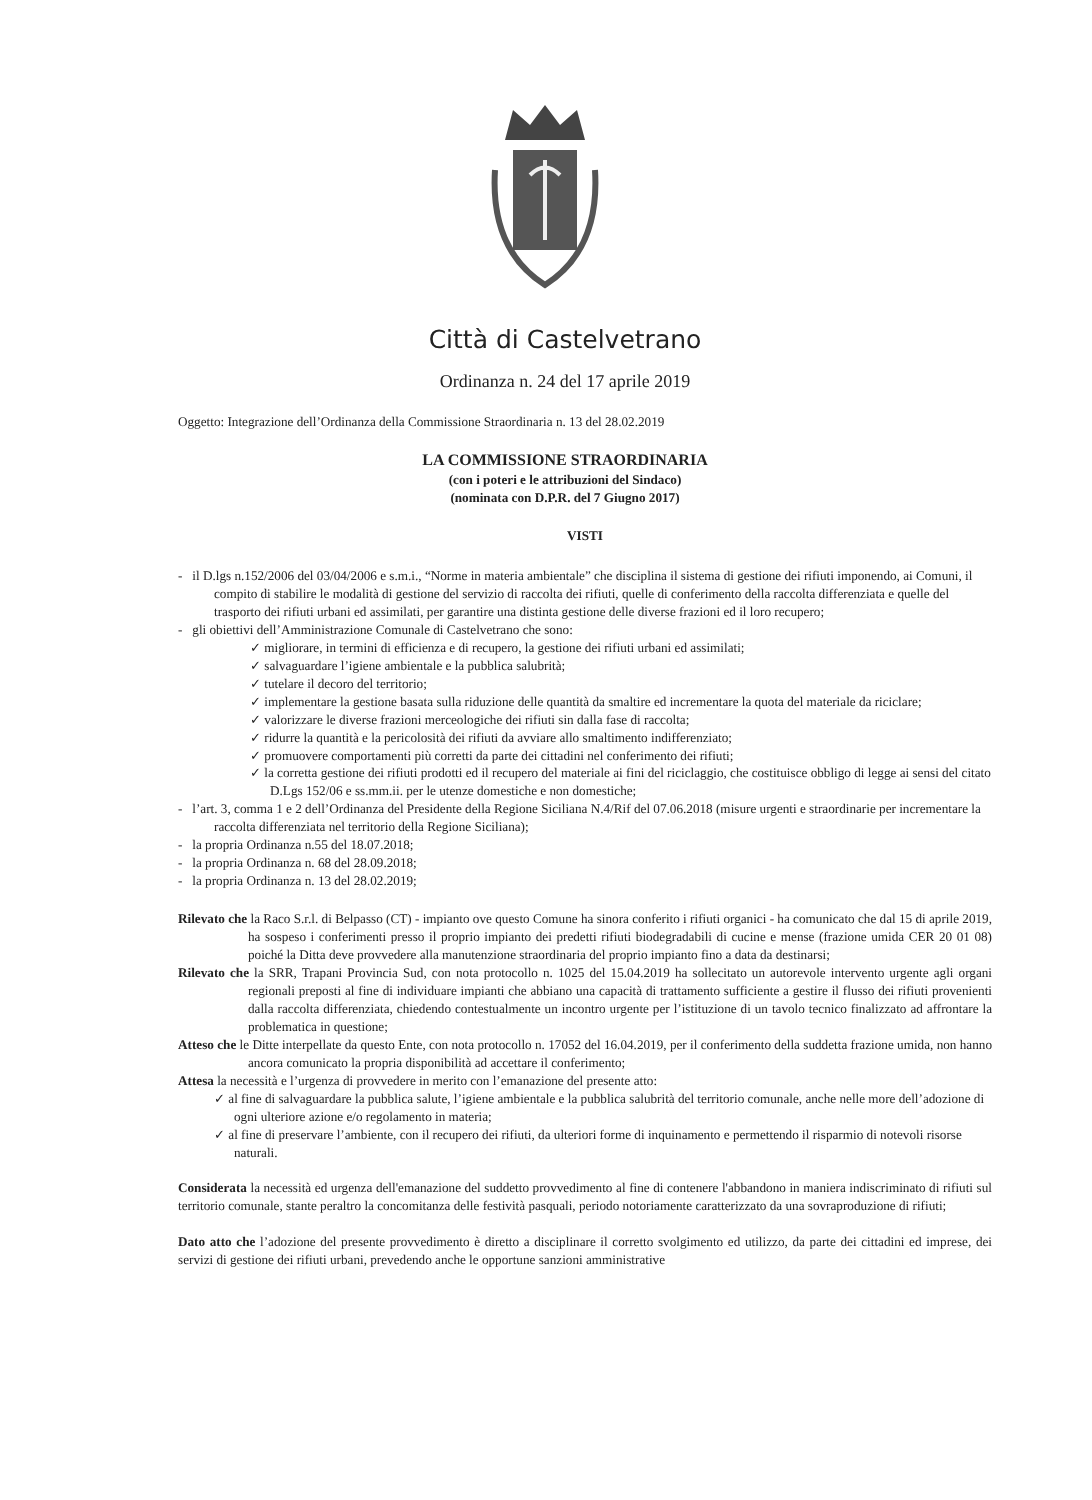Città di Castelvetrano
Ordinanza n. 24 del 17 aprile 2019
Oggetto: Integrazione dell’Ordinanza della Commissione Straordinaria n. 13 del 28.02.2019
LA COMMISSIONE STRAORDINARIA
(con i poteri e le attribuzioni del Sindaco)
(nominata con D.P.R. del 7 Giugno 2017)
VISTI
- il D.lgs n.152/2006 del 03/04/2006 e s.m.i., “Norme in materia ambientale” che disciplina il sistema di gestione dei rifiuti imponendo, ai Comuni, il compito di stabilire le modalità di gestione del servizio di raccolta dei rifiuti, quelle di conferimento della raccolta differenziata e quelle del trasporto dei rifiuti urbani ed assimilati, per garantire una distinta gestione delle diverse frazioni ed il loro recupero;
- gli obiettivi dell’Amministrazione Comunale di Castelvetrano che sono:
✓ migliorare, in termini di efficienza e di recupero, la gestione dei rifiuti urbani ed assimilati;
✓ salvaguardare l’igiene ambientale e la pubblica salubrità;
✓ tutelare il decoro del territorio;
✓ implementare la gestione basata sulla riduzione delle quantità da smaltire ed incrementare la quota del materiale da riciclare;
✓ valorizzare le diverse frazioni merceologiche dei rifiuti sin dalla fase di raccolta;
✓ ridurre la quantità e la pericolosità dei rifiuti da avviare allo smaltimento indifferenziato;
✓ promuovere comportamenti più corretti da parte dei cittadini nel conferimento dei rifiuti;
✓ la corretta gestione dei rifiuti prodotti ed il recupero del materiale ai fini del riciclaggio, che costituisce obbligo di legge ai sensi del citato D.Lgs 152/06 e ss.mm.ii. per le utenze domestiche e non domestiche;
- l’art. 3, comma 1 e 2 dell’Ordinanza del Presidente della Regione Siciliana N.4/Rif del 07.06.2018 (misure urgenti e straordinarie per incrementare la raccolta differenziata nel territorio della Regione Siciliana);
- la propria Ordinanza n.55 del 18.07.2018;
- la propria Ordinanza n. 68 del 28.09.2018;
- la propria Ordinanza n. 13 del 28.02.2019;
Rilevato che la Raco S.r.l. di Belpasso (CT) - impianto ove questo Comune ha sinora conferito i rifiuti organici - ha comunicato che dal 15 di aprile 2019, ha sospeso i conferimenti presso il proprio impianto dei predetti rifiuti biodegradabili di cucine e mense (frazione umida CER 20 01 08) poiché la Ditta deve provvedere alla manutenzione straordinaria del proprio impianto fino a data da destinarsi;
Rilevato che la SRR, Trapani Provincia Sud, con nota protocollo n. 1025 del 15.04.2019 ha sollecitato un autorevole intervento urgente agli organi regionali preposti al fine di individuare impianti che abbiano una capacità di trattamento sufficiente a gestire il flusso dei rifiuti provenienti dalla raccolta differenziata, chiedendo contestualmente un incontro urgente per l’istituzione di un tavolo tecnico finalizzato ad affrontare la problematica in questione;
Atteso che le Ditte interpellate da questo Ente, con nota protocollo n. 17052 del 16.04.2019, per il conferimento della suddetta frazione umida, non hanno ancora comunicato la propria disponibilità ad accettare il conferimento;
Attesa la necessità e l’urgenza di provvedere in merito con l’emanazione del presente atto:
✓ al fine di salvaguardare la pubblica salute, l’igiene ambientale e la pubblica salubrità del territorio comunale, anche nelle more dell’adozione di ogni ulteriore azione e/o regolamento in materia;
✓ al fine di preservare l’ambiente, con il recupero dei rifiuti, da ulteriori forme di inquinamento e permettendo il risparmio di notevoli risorse naturali.
Considerata la necessità ed urgenza dell'emanazione del suddetto provvedimento al fine di contenere l'abbandono in maniera indiscriminato di rifiuti sul territorio comunale, stante peraltro la concomitanza delle festività pasquali, periodo notoriamente caratterizzato da una sovraproduzione di rifiuti;
Dato atto che l’adozione del presente provvedimento è diretto a disciplinare il corretto svolgimento ed utilizzo, da parte dei cittadini ed imprese, dei servizi di gestione dei rifiuti urbani, prevedendo anche le opportune sanzioni amministrative